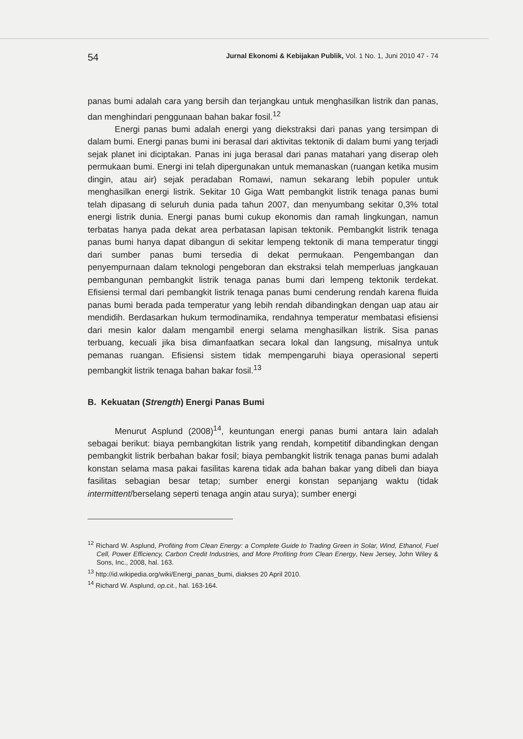54 Jurnal Ekonomi & Kebijakan Publik, Vol. 1 No. 1, Juni 2010 47 - 74
panas bumi adalah cara yang bersih dan terjangkau untuk menghasilkan listrik dan panas, dan menghindari penggunaan bahan bakar fosil.<sup>12</sup>
Energi panas bumi adalah energi yang diekstraksi dari panas yang tersimpan di dalam bumi. Energi panas bumi ini berasal dari aktivitas tektonik di dalam bumi yang terjadi sejak planet ini diciptakan. Panas ini juga berasal dari panas matahari yang diserap oleh permukaan bumi. Energi ini telah dipergunakan untuk memanaskan (ruangan ketika musim dingin, atau air) sejak peradaban Romawi, namun sekarang lebih populer untuk menghasilkan energi listrik. Sekitar 10 Giga Watt pembangkit listrik tenaga panas bumi telah dipasang di seluruh dunia pada tahun 2007, dan menyumbang sekitar 0,3% total energi listrik dunia. Energi panas bumi cukup ekonomis dan ramah lingkungan, namun terbatas hanya pada dekat area perbatasan lapisan tektonik. Pembangkit listrik tenaga panas bumi hanya dapat dibangun di sekitar lempeng tektonik di mana temperatur tinggi dari sumber panas bumi tersedia di dekat permukaan. Pengembangan dan penyempurnaan dalam teknologi pengeboran dan ekstraksi telah memperluas jangkauan pembangunan pembangkit listrik tenaga panas bumi dari lempeng tektonik terdekat. Efisiensi termal dari pembangkit listrik tenaga panas bumi cenderung rendah karena fluida panas bumi berada pada temperatur yang lebih rendah dibandingkan dengan uap atau air mendidih. Berdasarkan hukum termodinamika, rendahnya temperatur membatasi efisiensi dari mesin kalor dalam mengambil energi selama menghasilkan listrik. Sisa panas terbuang, kecuali jika bisa dimanfaatkan secara lokal dan langsung, misalnya untuk pemanas ruangan. Efisiensi sistem tidak mempengaruhi biaya operasional seperti pembangkit listrik tenaga bahan bakar fosil.<sup>13</sup>
B. Kekuatan (Strength) Energi Panas Bumi
Menurut Asplund (2008)<sup>14</sup>, keuntungan energi panas bumi antara lain adalah sebagai berikut: biaya pembangkitan listrik yang rendah, kompetitif dibandingkan dengan pembangkit listrik berbahan bakar fosil; biaya pembangkit listrik tenaga panas bumi adalah konstan selama masa pakai fasilitas karena tidak ada bahan bakar yang dibeli dan biaya fasilitas sebagian besar tetap; sumber energi konstan sepanjang waktu (tidak intermittent/berselang seperti tenaga angin atau surya); sumber energi
<sup>12</sup> Richard W. Asplund, Profiting from Clean Energy: a Complete Guide to Trading Green in Solar, Wind, Ethanol, Fuel Cell, Power Efficiency, Carbon Credit Industries, and More Profiting from Clean Energy, New Jersey, John Wiley & Sons, Inc., 2008, hal. 163.
<sup>13</sup> http://id.wikipedia.org/wiki/Energi_panas_bumi, diakses 20 April 2010.
<sup>14</sup> Richard W. Asplund, op.cit., hal. 163-164.